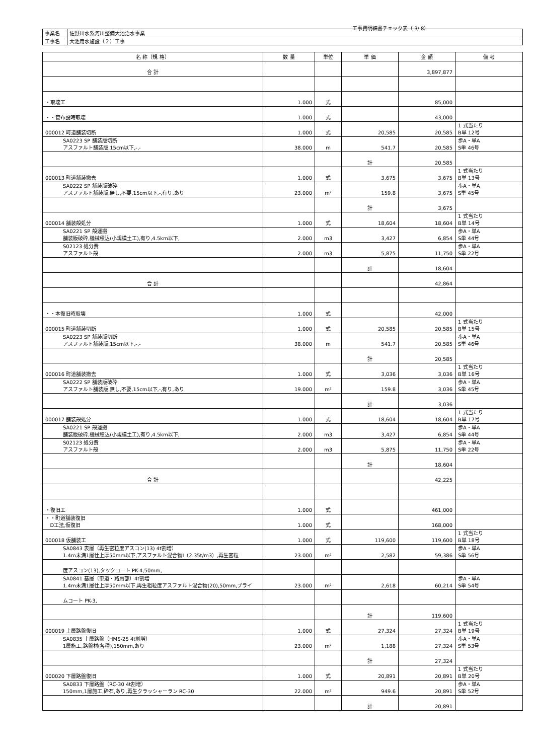工事費明細書チェック表（ 3/ 8）
| 事業名 | 佐野川水系河川整備大池治水事業 |
| 工事名 | 大池用水施設（２）工事 |
| 名 称（規 格） | 数 量 | 単位 | 単 価 | 金 額 | 備 考 |
| --- | --- | --- | --- | --- | --- |
| 合 計 | | | | 3,897,877 | |
| ・取壊工 | 1.000 | 式 | | 85,000 | |
| ・・管布設時取壊 | 1.000 | 式 | | 43,000 | |
| 000012 町道舗装切断 | 1.000 | 式 | 20,585 | 20,585 | 1 式当たり B単 12号 |
| SA0223 SP 舗装版切断 アスファルト舗装版,15cm以下,-,- | 38.000 | m | 541.7 | 20,585 | 歩A・単A S単 46号 |
| | | | 計 | 20,585 | |
| 000013 町道舗装撤去 | 1.000 | 式 | 3,675 | 3,675 | 1 式当たり B単 13号 |
| SA0222 SP 舗装版破砕 アスファルト舗装版,無し,不要,15cm以下,-,有り,あり | 23.000 | m² | 159.8 | 3,675 | 歩A・単A S単 45号 |
| | | | 計 | 3,675 | |
| 000014 舗装殻処分 | 1.000 | 式 | 18,604 | 18,604 | 1 式当たり B単 14号 |
| SA0221 SP 殻運搬 舗装版破砕,機械積込(小規模土工),有り,4.5km以下, | 2.000 | m3 | 3,427 | 6,854 | 歩A・単A S単 44号 |
| S02123 処分費 アスファルト殻 | 2.000 | m3 | 5,875 | 11,750 | 歩A・単A S単 22号 |
| | | | 計 | 18,604 | |
| 合 計 | | | | 42,864 | |
| ・・本復旧時取壊 | 1.000 | 式 | | 42,000 | |
| 000015 町道舗装切断 | 1.000 | 式 | 20,585 | 20,585 | 1 式当たり B単 15号 |
| SA0223 SP 舗装版切断 アスファルト舗装版,15cm以下,-,- | 38.000 | m | 541.7 | 20,585 | 歩A・単A S単 46号 |
| | | | 計 | 20,585 | |
| 000016 町道舗装撤去 | 1.000 | 式 | 3,036 | 3,036 | 1 式当たり B単 16号 |
| SA0222 SP 舗装版破砕 アスファルト舗装版,無し,不要,15cm以下,-,有り,あり | 19.000 | m² | 159.8 | 3,036 | 歩A・単A S単 45号 |
| | | | 計 | 3,036 | |
| 000017 舗装殻処分 | 1.000 | 式 | 18,604 | 18,604 | 1 式当たり B単 17号 |
| SA0221 SP 殻運搬 舗装版破砕,機械積込(小規模土工),有り,4.5km以下, | 2.000 | m3 | 3,427 | 6,854 | 歩A・単A S単 44号 |
| S02123 処分費 アスファルト殻 | 2.000 | m3 | 5,875 | 11,750 | 歩A・単A S単 22号 |
| | | | 計 | 18,604 | |
| 合 計 | | | | 42,225 | |
| ・復旧工 | 1.000 | 式 | | 461,000 | |
| ・・町道舗装復旧 D工法,仮復旧 | 1.000 | 式 | | 168,000 | |
| 000018 仮舗装工 | 1.000 | 式 | 119,600 | 119,600 | 1 式当たり B単 18号 |
| SA0843 表層（再生密粒度アスコン(13) 4t割増） 1.4m未満1層仕上厚50mm以下,アスファルト混合物Ⅰ（2.35t/m3）,再生密粒 | 23.000 | m² | 2,582 | 59,386 | 歩A・単A S単 56号 |
| 度アスコン(13),タックコート PK-4,50mm, | | | | | |
| SA0841 基層（車道・路肩部）4t割増 1.4m未満1層仕上厚50mm以下,再生粗粒度アスファルト混合物(20),50mm,プライ | 23.000 | m² | 2,618 | 60,214 | 歩A・単A S単 54号 |
| ムコート PK-3, | | | | | |
| | | | 計 | 119,600 | |
| 000019 上層路盤復旧 | 1.000 | 式 | 27,324 | 27,324 | 1 式当たり B単 19号 |
| SA0835 上層路盤（HMS-25 4t割増） 1層施工,路盤材(各種),150mm,あり | 23.000 | m² | 1,188 | 27,324 | 歩A・単A S単 53号 |
| | | | 計 | 27,324 | |
| 000020 下層路盤復旧 | 1.000 | 式 | 20,891 | 20,891 | 1 式当たり B単 20号 |
| SA0833 下層路盤（RC-30 4t割増） 150mm,1層施工,砕石,あり,再生クラッシャーラン RC-30 | 22.000 | m² | 949.6 | 20,891 | 歩A・単A S単 52号 |
| | | | 計 | 20,891 | |